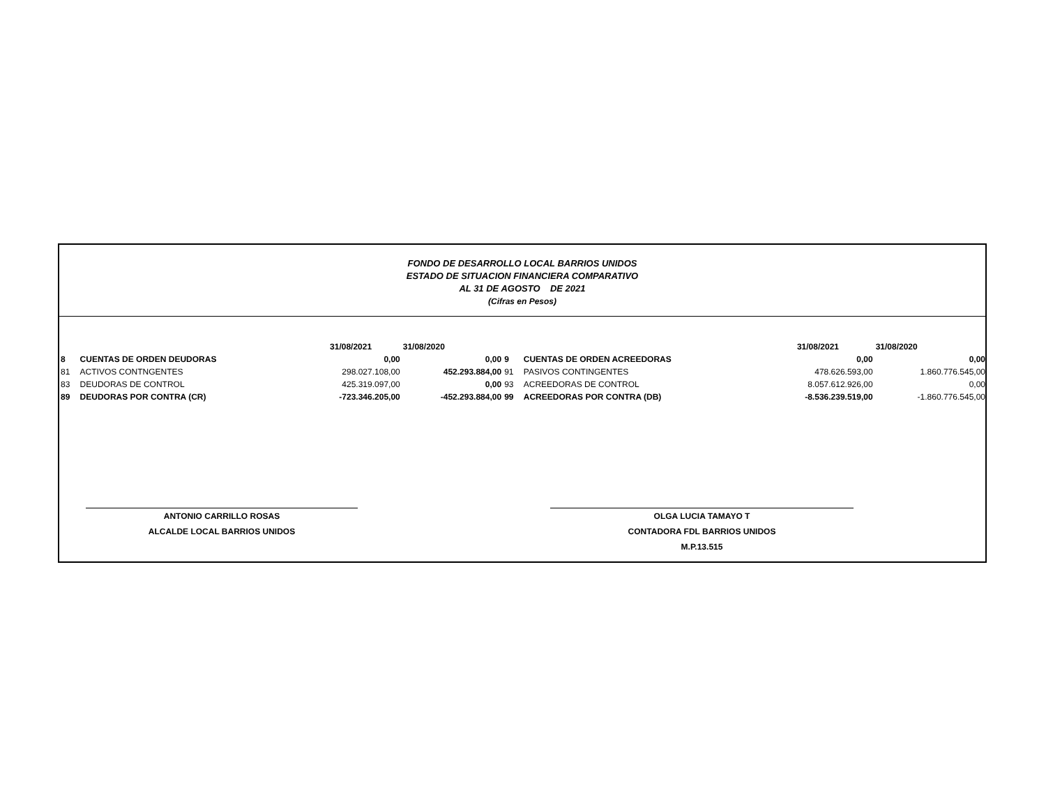FONDO DE DESARROLLO LOCAL BARRIOS UNIDOS
ESTADO DE SITUACION FINANCIERA COMPARATIVO
AL 31 DE AGOSTO DE 2021
(Cifras en Pesos)
| | | 31/08/2021 | 31/08/2020 | | | 31/08/2021 | 31/08/2020 |
| 8 | CUENTAS DE ORDEN DEUDORAS | 0,00 | 0,00 | 9 | CUENTAS DE ORDEN ACREEDORAS | 0,00 | 0,00 |
| 81 | ACTIVOS CONTNGENTES | 298.027.108,00 | 452.293.884,00 | 91 | PASIVOS CONTINGENTES | 478.626.593,00 | 1.860.776.545,00 |
| 83 | DEUDORAS DE CONTROL | 425.319.097,00 | 0,00 | 93 | ACREEDORAS DE CONTROL | 8.057.612.926,00 | 0,00 |
| 89 | DEUDORAS POR CONTRA (CR) | -723.346.205,00 | -452.293.884,00 | 99 | ACREEDORAS POR CONTRA (DB) | -8.536.239.519,00 | -1.860.776.545,00 |
ANTONIO CARRILLO ROSAS
ALCALDE LOCAL BARRIOS UNIDOS
OLGA LUCIA TAMAYO T
CONTADORA FDL BARRIOS UNIDOS
M.P.13.515